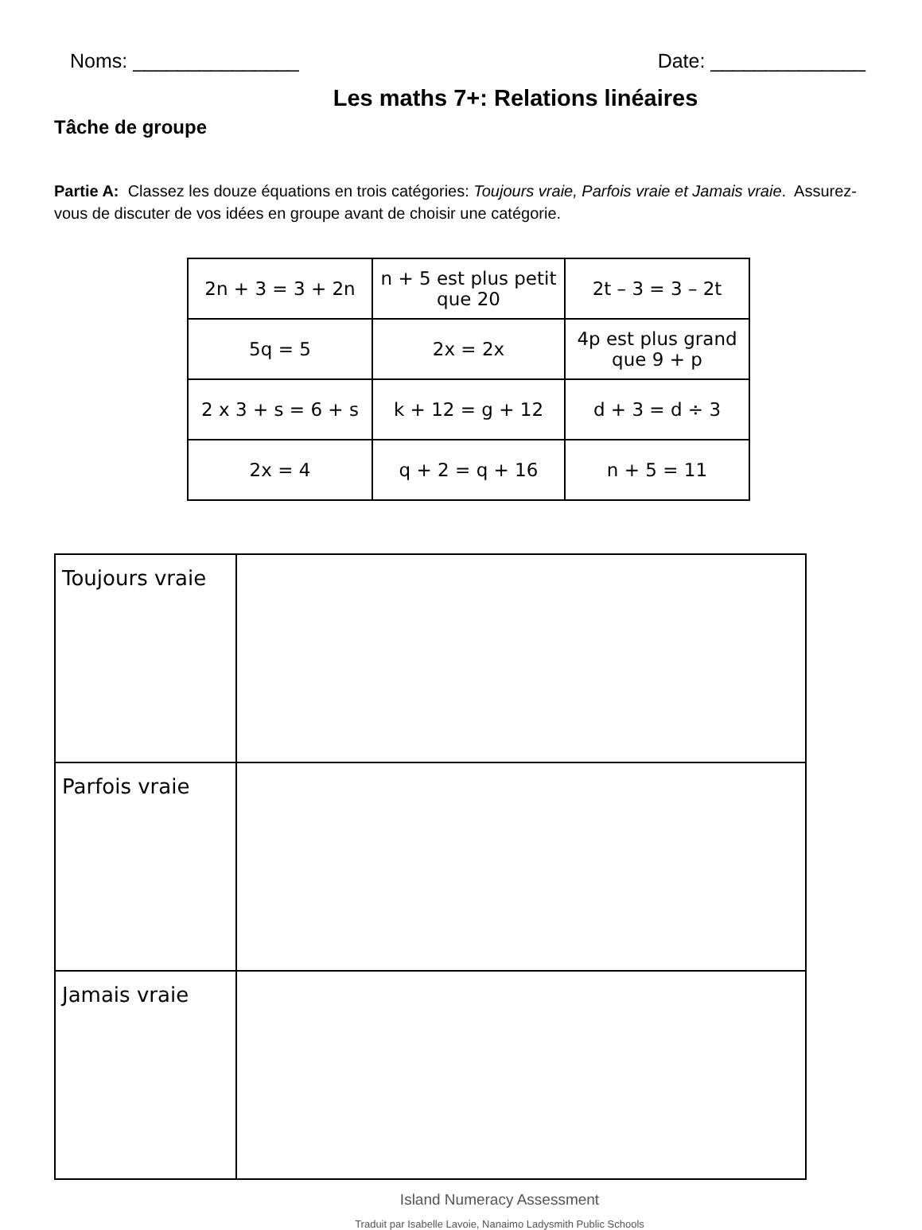Noms: _______________ Date: ______________
Les maths 7+: Relations linéaires
Tâche de groupe
Partie A: Classez les douze équations en trois catégories: Toujours vraie, Parfois vraie et Jamais vraie. Assurez-vous de discuter de vos idées en groupe avant de choisir une catégorie.
| 2n + 3 = 3 + 2n | n + 5 est plus petit que 20 | 2t – 3 = 3 – 2t |
| 5q = 5 | 2x = 2x | 4p est plus grand que 9 + p |
| 2 x 3 + s = 6 + s | k + 12 = g + 12 | d + 3 = d ÷ 3 |
| 2x = 4 | q + 2 = q + 16 | n + 5 = 11 |
| Toujours vraie | |
| Parfois vraie | |
| Jamais vraie | |
Island Numeracy Assessment
Traduit par Isabelle Lavoie, Nanaimo Ladysmith Public Schools